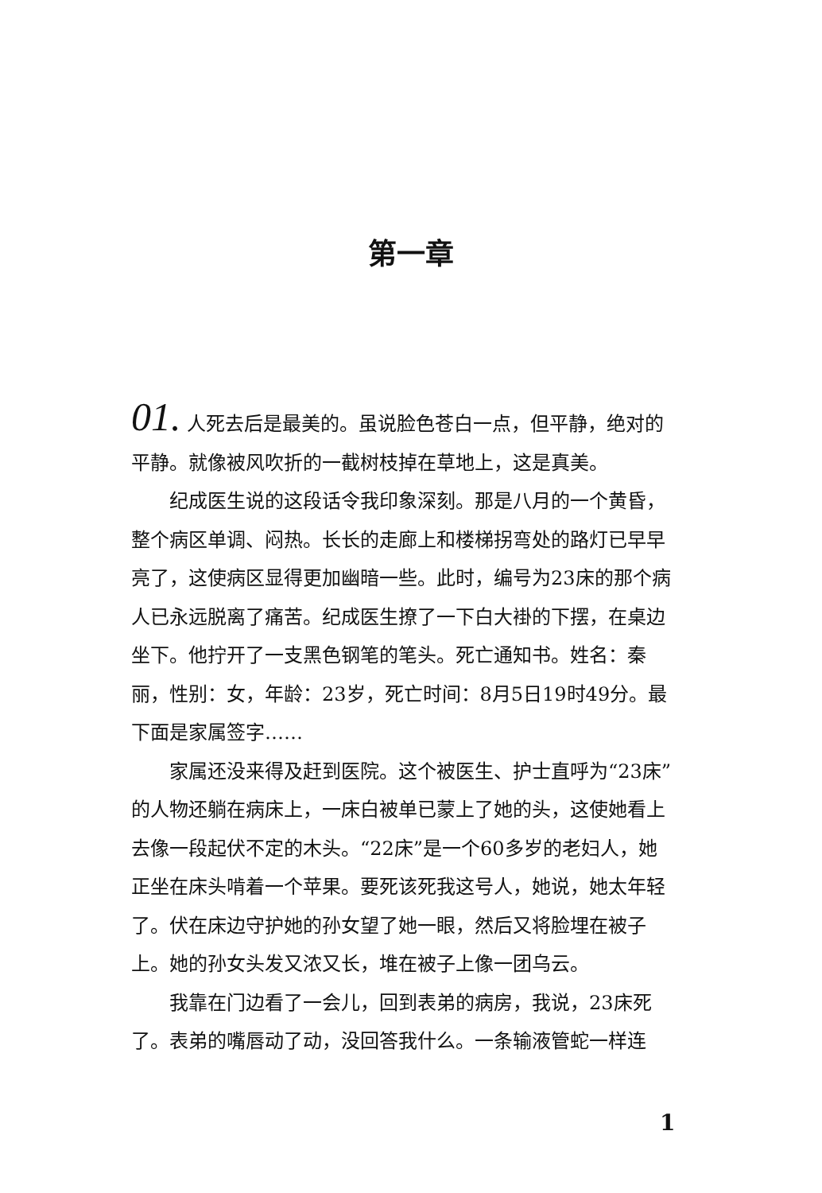第一章
01. 人死去后是最美的。虽说脸色苍白一点，但平静，绝对的平静。就像被风吹折的一截树枝掉在草地上，这是真美。
纪成医生说的这段话令我印象深刻。那是八月的一个黄昏，整个病区单调、闷热。长长的走廊上和楼梯拐弯处的路灯已早早亮了，这使病区显得更加幽暗一些。此时，编号为23床的那个病人已永远脱离了痛苦。纪成医生撩了一下白大褂的下摆，在桌边坐下。他拧开了一支黑色钢笔的笔头。死亡通知书。姓名：秦丽，性别：女，年龄：23岁，死亡时间：8月5日19时49分。最下面是家属签字……
家属还没来得及赶到医院。这个被医生、护士直呼为“23床”的人物还躺在病床上，一床白被单已蒙上了她的头，这使她看上去像一段起伏不定的木头。“22床”是一个60多岁的老妇人，她正坐在床头啃着一个苹果。要死该死我这号人，她说，她太年轻了。伏在床边守护她的孙女望了她一眼，然后又将脸埋在被子上。她的孙女头发又浓又长，堆在被子上像一团乌云。
我靠在门边看了一会儿，回到表弟的病房，我说，23床死了。表弟的嘴唇动了动，没回答我什么。一条输液管蛇一样连
1